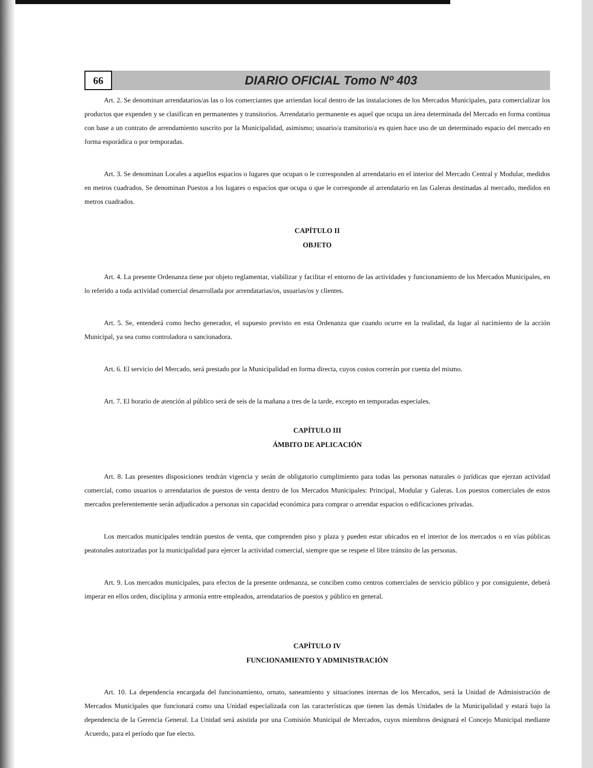66
DIARIO OFICIAL Tomo Nº 403
Art. 2. Se denominan arrendatarios/as las o los comerciantes que arriendan local dentro de las instalaciones de los Mercados Municipales, para comercializar los productos que expenden y se clasifican en permanentes y transitorios. Arrendatario permanente es aquel que ocupa un área determinada del Mercado en forma continua con base a un contrato de arrendamiento suscrito por la Municipalidad, asimismo; usuario/a transitorio/a es quien hace uso de un determinado espacio del mercado en forma esporádica o por temporadas.
Art. 3. Se denominan Locales a aquellos espacios o lugares que ocupan o le corresponden al arrendatario en el interior del Mercado Central y Modular, medidos en metros cuadrados. Se denominan Puestos a los lugares o espacios que ocupa o que le corresponde al arrendatario en las Galeras destinadas al mercado, medidos en metros cuadrados.
CAPÍTULO II
OBJETO
Art. 4. La presente Ordenanza tiene por objeto reglamentar, viabilizar y facilitar el entorno de las actividades y funcionamiento de los Mercados Municipales, en lo referido a toda actividad comercial desarrollada por arrendatarias/os, usuarias/os y clientes.
Art. 5. Se, entenderá como hecho generador, el supuesto previsto en esta Ordenanza que cuando ocurre en la realidad, da lugar al nacimiento de la acción Municipal, ya sea como controladora o sancionadora.
Art. 6. El servicio del Mercado, será prestado por la Municipalidad en forma directa, cuyos costos correrán por cuenta del mismo.
Art. 7. El horario de atención al público será de seis de la mañana a tres de la tarde, excepto en temporadas especiales.
CAPÍTULO III
ÁMBITO DE APLICACIÓN
Art. 8. Las presentes disposiciones tendrán vigencia y serán de obligatorio cumplimiento para todas las personas naturales o jurídicas que ejerzan actividad comercial, como usuarios o arrendatarios de puestos de venta dentro de los Mercados Municipales: Principal, Modular y Galeras. Los puestos comerciales de estos mercados preferentemente serán adjudicados a personas sin capacidad económica para comprar o arrendar espacios o edificaciones privadas.
Los mercados municipales tendrán puestos de venta, que comprenden piso y plaza y pueden estar ubicados en el interior de los mercados o en vías públicas peatonales autorizadas por la municipalidad para ejercer la actividad comercial, siempre que se respete el libre tránsito de las personas.
Art. 9. Los mercados municipales, para efectos de la presente ordenanza, se conciben como centros comerciales de servicio público y por consiguiente, deberá imperar en ellos orden, disciplina y armonía entre empleados, arrendatarios de puestos y público en general.
CAPÍTULO IV
FUNCIONAMIENTO Y ADMINISTRACIÓN
Art. 10. La dependencia encargada del funcionamiento, ornato, saneamiento y situaciones internas de los Mercados, será la Unidad de Administración de Mercados Municipales que funcionará como una Unidad especializada con las características que tienen las demás Unidades de la Municipalidad y estará bajo la dependencia de la Gerencia General. La Unidad será asistida por una Comisión Municipal de Mercados, cuyos miembros designará el Concejo Municipal mediante Acuerdo, para el período que fue electo.